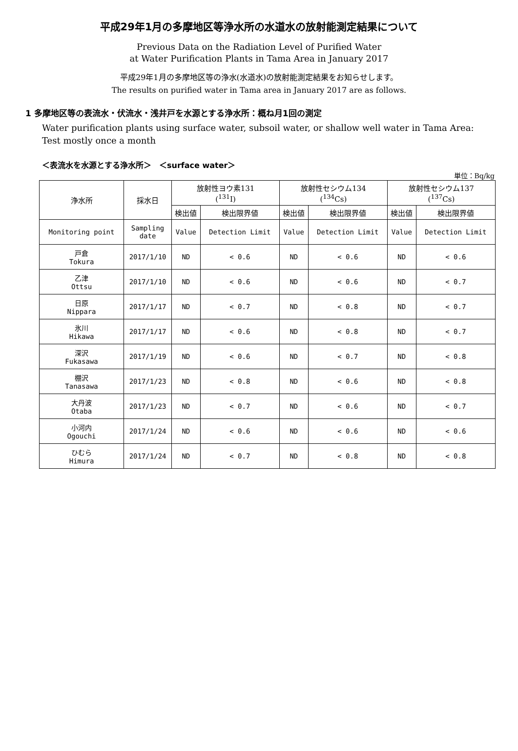平成29年1月の多摩地区等浄水所の水道水の放射能測定結果について
Previous Data on the Radiation Level of Purified Water
at Water Purification Plants in Tama Area in January 2017
平成29年1月の多摩地区等の浄水(水道水)の放射能測定結果をお知らせします。
The results on purified water in Tama area in January 2017 are as follows.
1 多摩地区等の表流水・伏流水・浅井戸を水源とする浄水所：概ね月1回の測定
Water purification plants using surface water, subsoil water, or shallow well water in Tama Area: Test mostly once a month
＜表流水を水源とする浄水所＞　＜surface water＞
単位：Bq/kg
| 浄水所 | 採水日 | 放射性ヨウ素131 (<sup>131</sup>I) | | 放射性セシウム134 (<sup>134</sup>Cs) | | 放射性セシウム137 (<sup>137</sup>Cs) | |
| --- | --- | --- | --- | --- | --- | --- | --- |
| | | 検出値 | 検出限界値 | 検出値 | 検出限界値 | 検出値 | 検出限界値 |
| Monitoring point | Sampling date | Value | Detection Limit | Value | Detection Limit | Value | Detection Limit |
| 戸倉 Tokura | 2017/1/10 | ND | < 0.6 | ND | < 0.6 | ND | < 0.6 |
| 乙津 Ottsu | 2017/1/10 | ND | < 0.6 | ND | < 0.6 | ND | < 0.7 |
| 日原 Nippara | 2017/1/17 | ND | < 0.7 | ND | < 0.8 | ND | < 0.7 |
| 氷川 Hikawa | 2017/1/17 | ND | < 0.6 | ND | < 0.8 | ND | < 0.7 |
| 深沢 Fukasawa | 2017/1/19 | ND | < 0.6 | ND | < 0.7 | ND | < 0.8 |
| 棚沢 Tanasawa | 2017/1/23 | ND | < 0.8 | ND | < 0.6 | ND | < 0.8 |
| 大丹波 Otaba | 2017/1/23 | ND | < 0.7 | ND | < 0.6 | ND | < 0.7 |
| 小河内 Ogouchi | 2017/1/24 | ND | < 0.6 | ND | < 0.6 | ND | < 0.6 |
| ひむら Himura | 2017/1/24 | ND | < 0.7 | ND | < 0.8 | ND | < 0.8 |